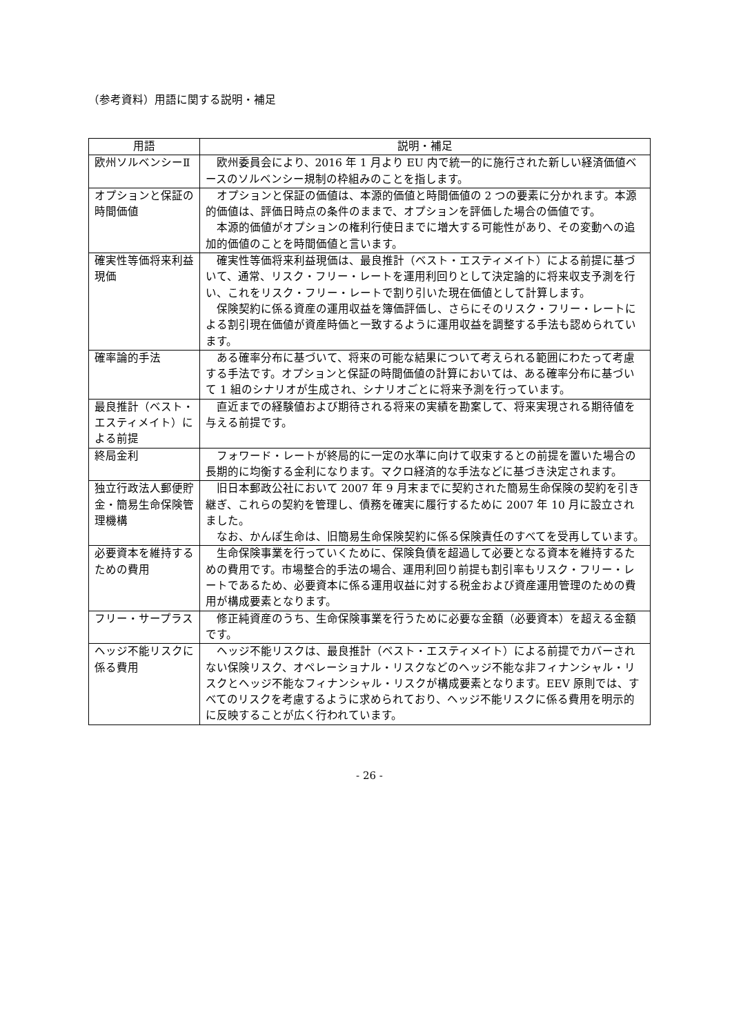（参考資料）用語に関する説明・補足
| 用語 | 説明・補足 |
| --- | --- |
| 欧州ソルベンシーⅡ | 欧州委員会により、2016 年 1 月より EU 内で統一的に施行された新しい経済価値ベースのソルベンシー規制の枠組みのことを指します。 |
| オプションと保証の時間価値 | オプションと保証の価値は、本源的価値と時間価値の 2 つの要素に分かれます。本源的価値は、評価日時点の条件のままで、オプションを評価した場合の価値です。 本源的価値がオプションの権利行使日までに増大する可能性があり、その変動への追加的価値のことを時間価値と言います。 |
| 確実性等価将来利益現価 | 確実性等価将来利益現価は、最良推計（ベスト・エスティメイト）による前提に基づいて、通常、リスク・フリー・レートを運用利回りとして決定論的に将来収支予測を行い、これをリスク・フリー・レートで割り引いた現在価値として計算します。 保険契約に係る資産の運用収益を簿価評価し、さらにそのリスク・フリー・レートによる割引現在価値が資産時価と一致するように運用収益を調整する手法も認められています。 |
| 確率論的手法 | ある確率分布に基づいて、将来の可能な結果について考えられる範囲にわたって考慮する手法です。オプションと保証の時間価値の計算においては、ある確率分布に基づいて 1 組のシナリオが生成され、シナリオごとに将来予測を行っています。 |
| 最良推計（ベスト・エスティメイト）による前提 | 直近までの経験値および期待される将来の実績を勘案して、将来実現される期待値を与える前提です。 |
| 終局金利 | フォワード・レートが終局的に一定の水準に向けて収束するとの前提を置いた場合の長期的に均衡する金利になります。マクロ経済的な手法などに基づき決定されます。 |
| 独立行政法人郵便貯金・簡易生命保険管理機構 | 旧日本郵政公社において 2007 年 9 月末までに契約された簡易生命保険の契約を引き継ぎ、これらの契約を管理し、債務を確実に履行するために 2007 年 10 月に設立されました。 なお、かんぽ生命は、旧簡易生命保険契約に係る保険責任のすべてを受再しています。 |
| 必要資本を維持するための費用 | 生命保険事業を行っていくために、保険負債を超過して必要となる資本を維持するための費用です。市場整合的手法の場合、運用利回り前提も割引率もリスク・フリー・レートであるため、必要資本に係る運用収益に対する税金および資産運用管理のための費用が構成要素となります。 |
| フリー・サープラス | 修正純資産のうち、生命保険事業を行うために必要な金額（必要資本）を超える金額です。 |
| ヘッジ不能リスクに係る費用 | ヘッジ不能リスクは、最良推計（ベスト・エスティメイト）による前提でカバーされない保険リスク、オペレーショナル・リスクなどのヘッジ不能な非フィナンシャル・リスクとヘッジ不能なフィナンシャル・リスクが構成要素となります。EEV 原則では、すべてのリスクを考慮するように求められており、ヘッジ不能リスクに係る費用を明示的に反映することが広く行われています。 |
- 26 -